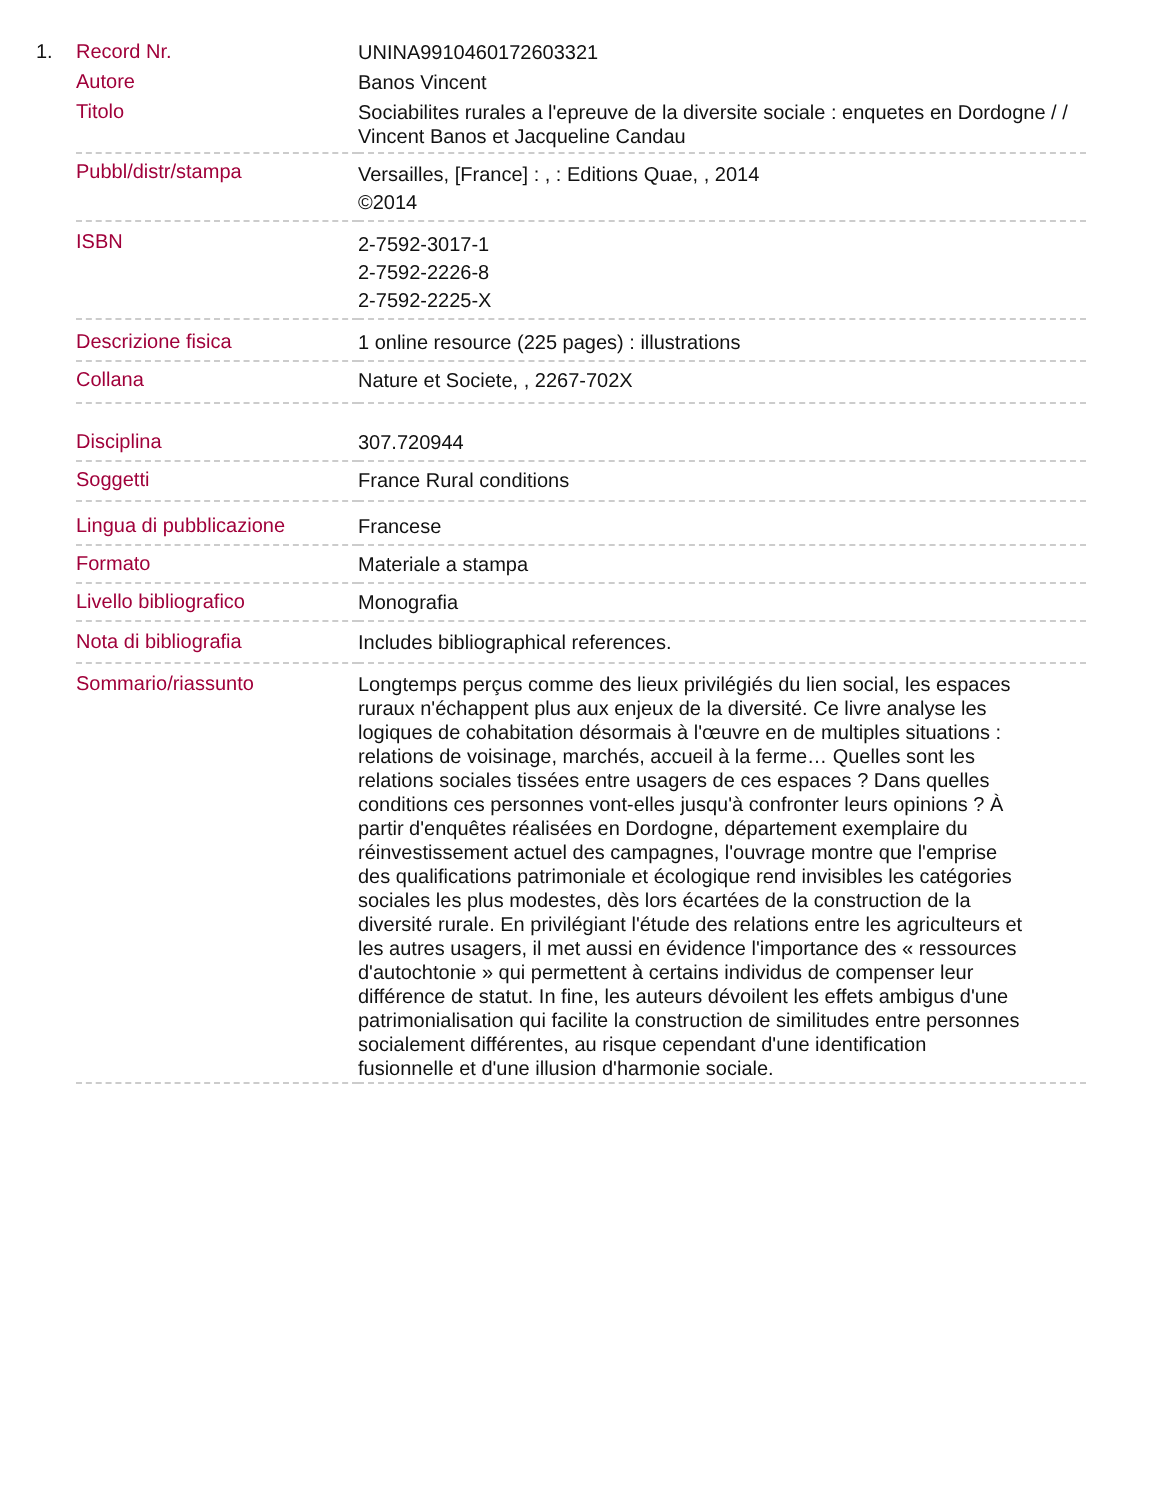1.
| Record Nr. | UNINA9910460172603321 |
| Autore | Banos Vincent |
| Titolo | Sociabilites rurales a l'epreuve de la diversite sociale : enquetes en Dordogne / / Vincent Banos et Jacqueline Candau |
| Pubbl/distr/stampa | Versailles, [France] : , : Editions Quae, , 2014 ©2014 |
| ISBN | 2-7592-3017-1 2-7592-2226-8 2-7592-2225-X |
| Descrizione fisica | 1 online resource (225 pages) : illustrations |
| Collana | Nature et Societe, , 2267-702X |
| Disciplina | 307.720944 |
| Soggetti | France Rural conditions |
| Lingua di pubblicazione | Francese |
| Formato | Materiale a stampa |
| Livello bibliografico | Monografia |
| Nota di bibliografia | Includes bibliographical references. |
| Sommario/riassunto | Longtemps perçus comme des lieux privilégiés du lien social, les espaces ruraux n'échappent plus aux enjeux de la diversité. Ce livre analyse les logiques de cohabitation désormais à l'œuvre en de multiples situations : relations de voisinage, marchés, accueil à la ferme… Quelles sont les relations sociales tissées entre usagers de ces espaces ? Dans quelles conditions ces personnes vont-elles jusqu'à confronter leurs opinions ? À partir d'enquêtes réalisées en Dordogne, département exemplaire du réinvestissement actuel des campagnes, l'ouvrage montre que l'emprise des qualifications patrimoniale et écologique rend invisibles les catégories sociales les plus modestes, dès lors écartées de la construction de la diversité rurale. En privilégiant l'étude des relations entre les agriculteurs et les autres usagers, il met aussi en évidence l'importance des « ressources d'autochtonie » qui permettent à certains individus de compenser leur différence de statut. In fine, les auteurs dévoilent les effets ambigus d'une patrimonialisation qui facilite la construction de similitudes entre personnes socialement différentes, au risque cependant d'une identification fusionnelle et d'une illusion d'harmonie sociale. |